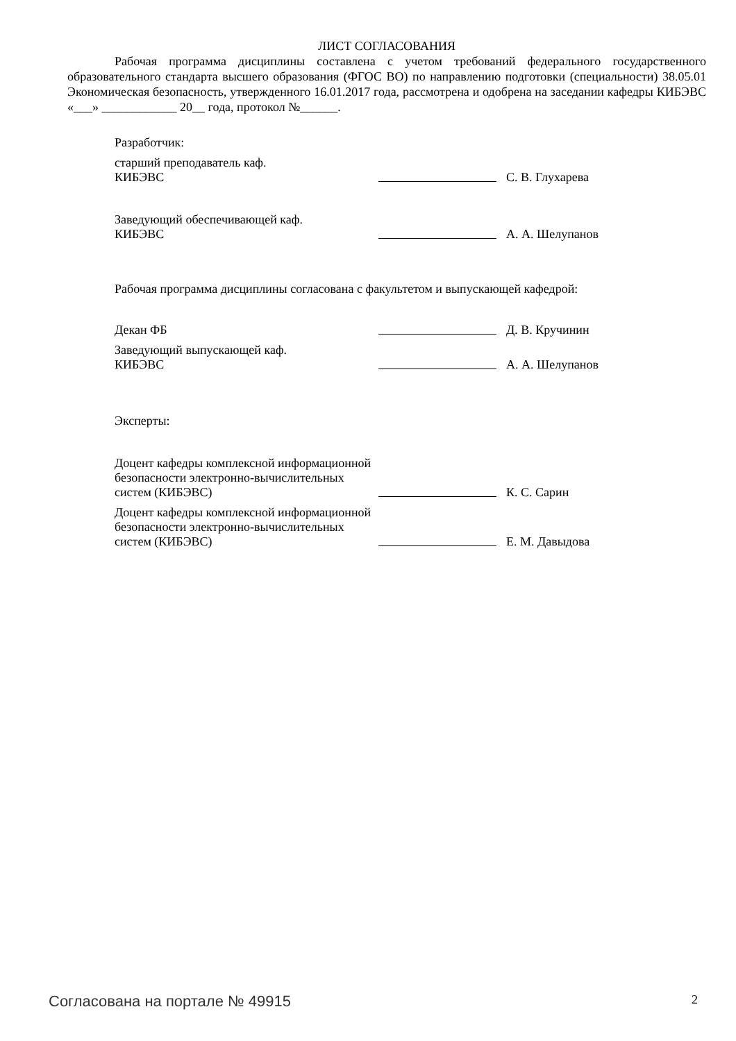ЛИСТ СОГЛАСОВАНИЯ
Рабочая программа дисциплины составлена с учетом требований федерального государственного образовательного стандарта высшего образования (ФГОС ВО) по направлению подготовки (специальности) 38.05.01 Экономическая безопасность, утвержденного 16.01.2017 года, рассмотрена и одобрена на заседании кафедры КИБЭВС «___» ____________ 20__ года, протокол №______.
Разработчик:
старший преподаватель каф.
КИБЭВС
С. В. Глухарева
Заведующий обеспечивающей каф.
КИБЭВС
А. А. Шелупанов
Рабочая программа дисциплины согласована с факультетом и выпускающей кафедрой:
Декан ФБ
Д. В. Кручинин
Заведующий выпускающей каф.
КИБЭВС
А. А. Шелупанов
Эксперты:
Доцент кафедры комплексной информационной безопасности электронно-вычислительных систем (КИБЭВС)
К. С. Сарин
Доцент кафедры комплексной информационной безопасности электронно-вычислительных систем (КИБЭВС)
Е. М. Давыдова
Согласована на портале № 49915 2